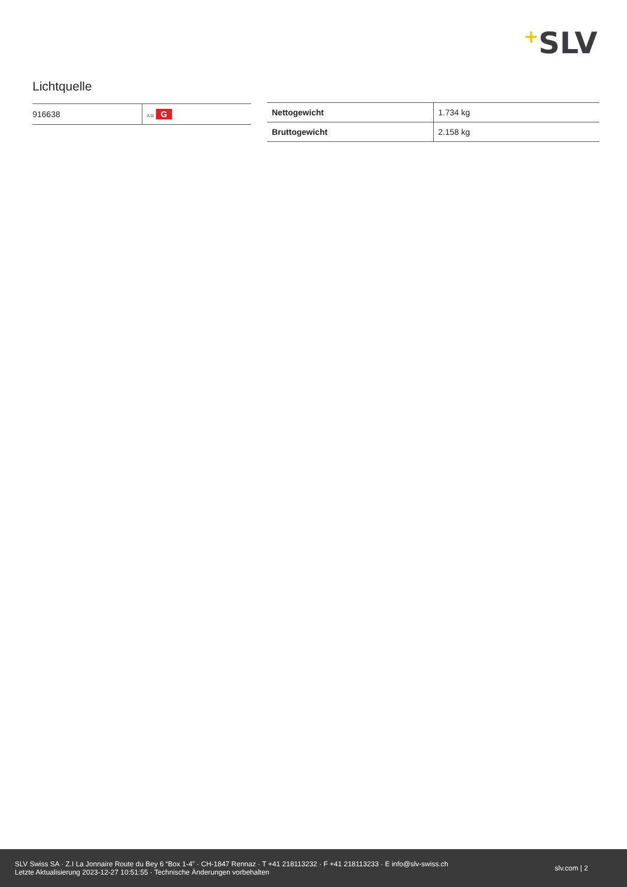+SLV
Lichtquelle
| 916638 | A G G |
| Nettogewicht | 1.734 kg |
| Bruttogewicht | 2.158 kg |
SLV Swiss SA · Z.I La Jonnaire Route du Bey 6 “Box 1-4” · CH-1847 Rennaz · T +41 218113232 · F +41 218113233 · E info@slv-swiss.ch
Letzte Aktualisierung 2023-12-27 10:51:55 · Technische Änderungen vorbehalten
slv.com | 2